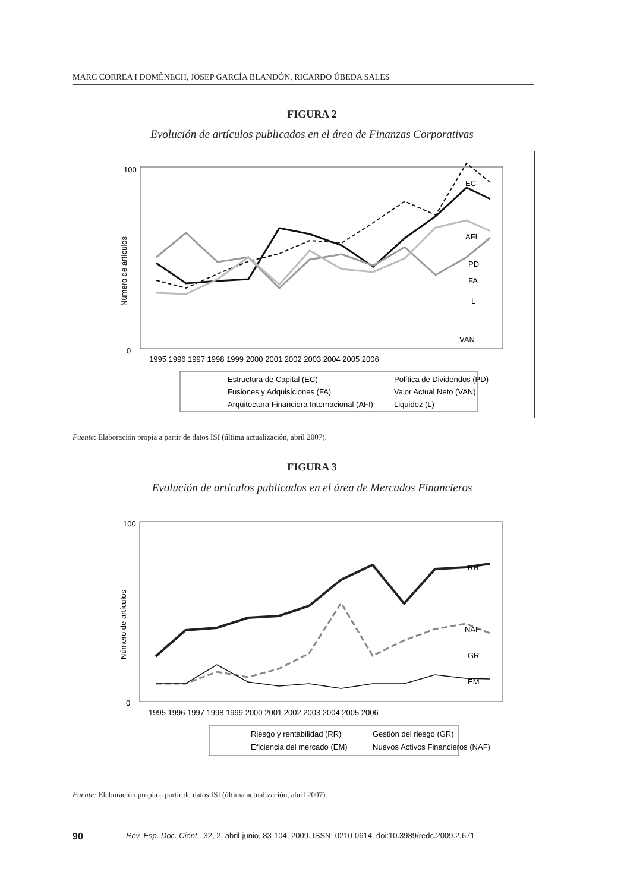MARC CORREA I DOMÈNECH, JOSEP GARCÍA BLANDÓN, RICARDO ÚBEDA SALES
FIGURA 2
Evolución de artículos publicados en el área de Finanzas Corporativas
Número de artículos
EC
AFI
PD
FA
L
VAN
100
0
1995 1996 1997 1998 1999 2000 2001 2002 2003 2004 2005 2006
Estructura de Capital (EC)
Política de Dividendos (PD)
Fusiones y Adquisiciones (FA)
Valor Actual Neto (VAN)
Arquitectura Financiera Internacional (AFI)
Liquidez (L)
Fuente: Elaboración propia a partir de datos ISI (última actualización, abril 2007).
FIGURA 3
Evolución de artículos publicados en el área de Mercados Financieros
Número de artículos
RR
NAF
GR
EM
100
0
1995 1996 1997 1998 1999 2000 2001 2002 2003 2004 2005 2006
Riesgo y rentabilidad (RR)
Gestión del riesgo (GR)
Eficiencia del mercado (EM)
Nuevos Activos Financieros (NAF)
Fuente: Elaboración propia a partir de datos ISI (última actualización, abril 2007).
90 Rev. Esp. Doc. Cient., 32, 2, abril-junio, 83-104, 2009. ISSN: 0210-0614. doi:10.3989/redc.2009.2.671